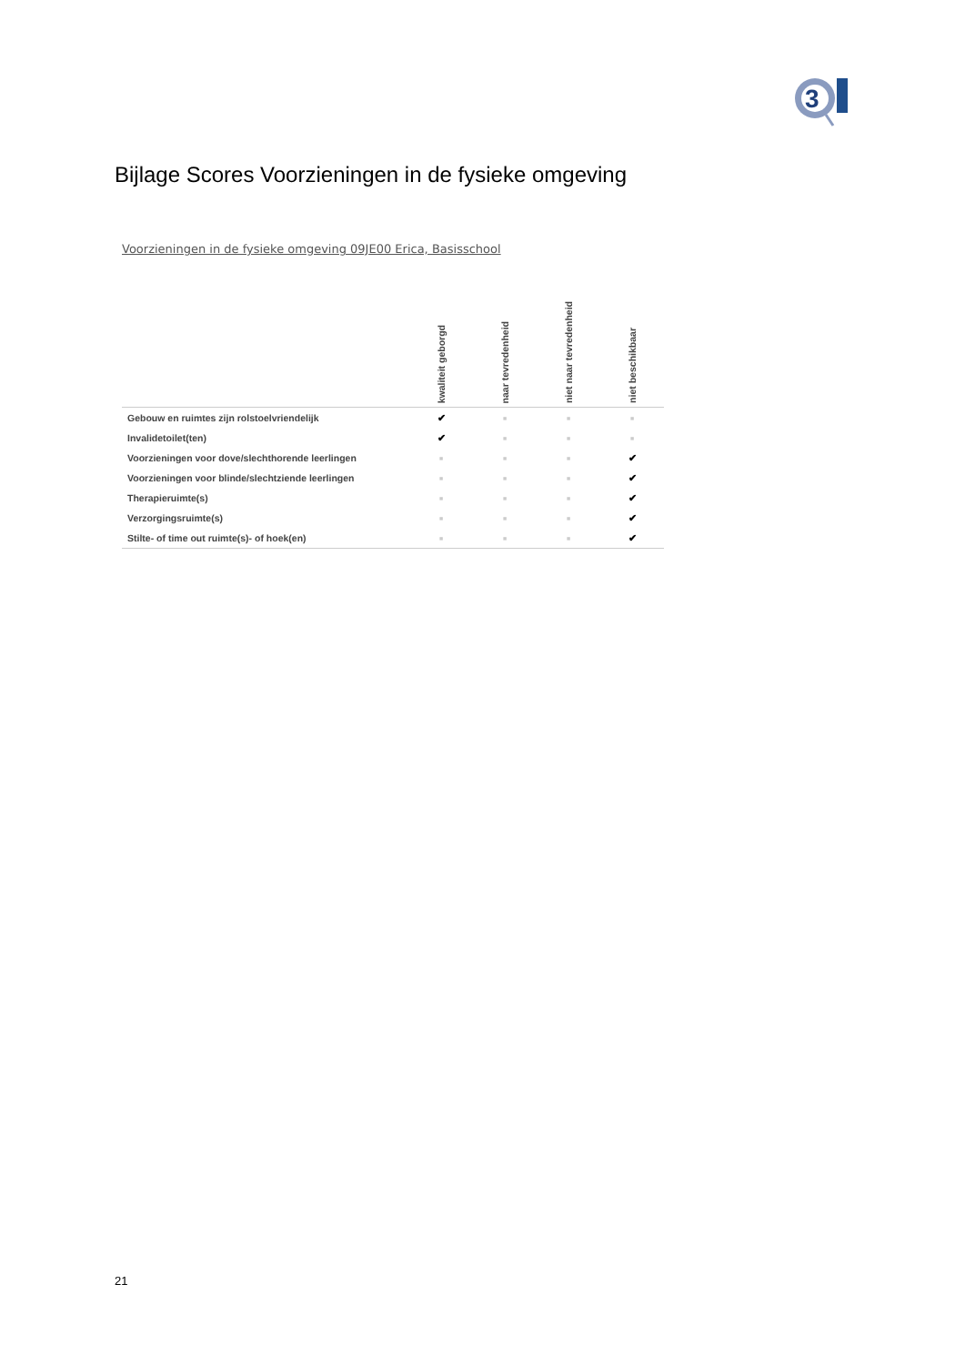3
Bijlage Scores Voorzieningen in de fysieke omgeving
Voorzieningen in de fysieke omgeving 09JE00 Erica, Basisschool
| | kwaliteit geborgd | naar tevredenheid | niet naar tevredenheid | niet beschikbaar |
| --- | --- | --- | --- | --- |
| Gebouw en ruimtes zijn rolstoelvriendelijk | ✔ | ■ | ■ | ■ |
| Invalidetoilet(ten) | ✔ | ■ | ■ | ■ |
| Voorzieningen voor dove/slechthorende leerlingen | ■ | ■ | ■ | ✔ |
| Voorzieningen voor blinde/slechtziende leerlingen | ■ | ■ | ■ | ✔ |
| Therapieruimte(s) | ■ | ■ | ■ | ✔ |
| Verzorgingsruimte(s) | ■ | ■ | ■ | ✔ |
| Stilte- of time out ruimte(s)- of hoek(en) | ■ | ■ | ■ | ✔ |
21